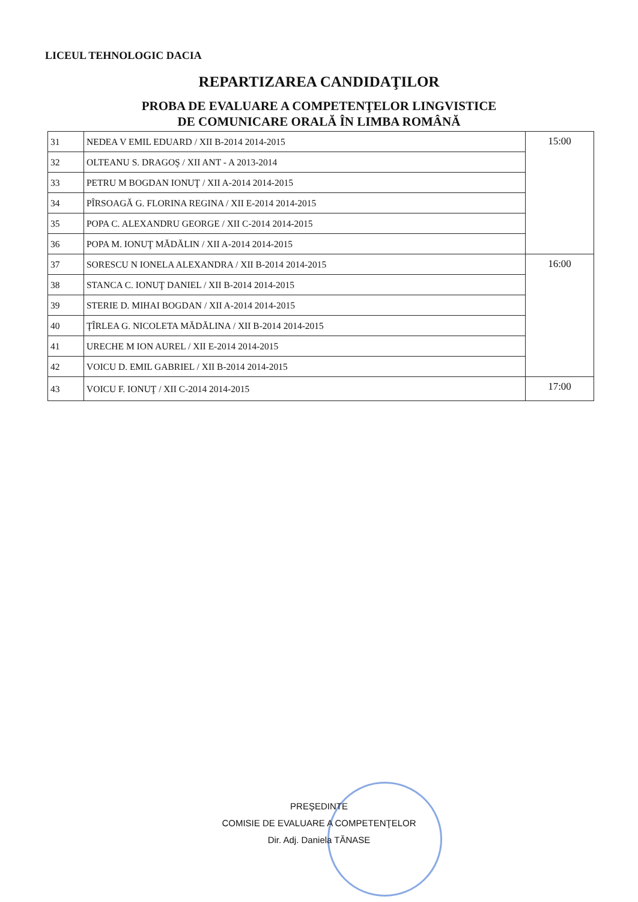LICEUL TEHNOLOGIC DACIA
REPARTIZAREA CANDIDAŢILOR
PROBA DE EVALUARE A COMPETENŢELOR LINGVISTICE
DE COMUNICARE ORALĂ ÎN LIMBA ROMÂNĂ
| 31 | NEDEA V EMIL EDUARD / XII B-2014 2014-2015 | 15:00 |
| 32 | OLTEANU S. DRAGOŞ / XII ANT - A 2013-2014 | |
| 33 | PETRU M BOGDAN IONUŢ / XII A-2014 2014-2015 | |
| 34 | PÎRSOAGĂ G. FLORINA REGINA / XII E-2014 2014-2015 | |
| 35 | POPA C. ALEXANDRU GEORGE / XII C-2014 2014-2015 | |
| 36 | POPA M. IONUŢ MĂDĂLIN / XII A-2014 2014-2015 | |
| 37 | SORESCU N IONELA ALEXANDRA / XII B-2014 2014-2015 | 16:00 |
| 38 | STANCA C. IONUŢ DANIEL / XII B-2014 2014-2015 | |
| 39 | STERIE D. MIHAI BOGDAN / XII A-2014 2014-2015 | |
| 40 | ŢÎRLEA G. NICOLETA MĂDĂLINA / XII B-2014 2014-2015 | |
| 41 | URECHE M ION AUREL / XII E-2014 2014-2015 | |
| 42 | VOICU D. EMIL GABRIEL / XII B-2014 2014-2015 | |
| 43 | VOICU F. IONUŢ / XII C-2014 2014-2015 | 17:00 |
PREŞEDINTE
COMISIE DE EVALUARE A COMPETENŢELOR
Dir. Adj. Daniela TĂNASE